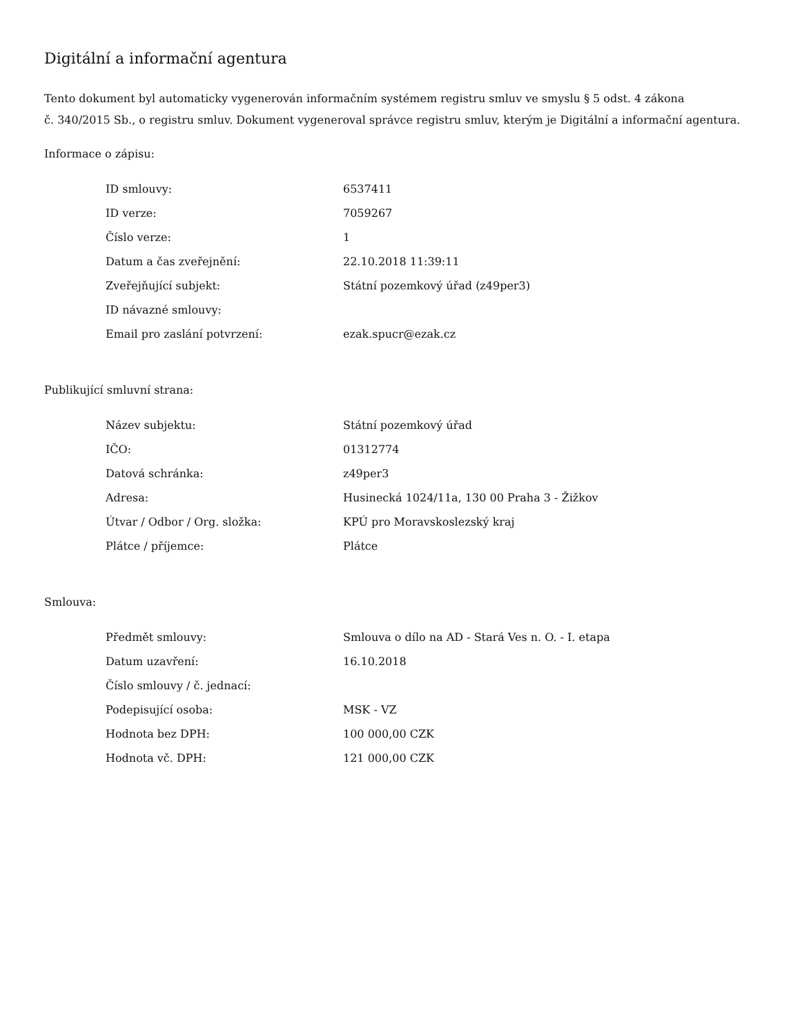Digitální a informační agentura
Tento dokument byl automaticky vygenerován informačním systémem registru smluv ve smyslu § 5 odst. 4 zákona
č. 340/2015 Sb., o registru smluv. Dokument vygeneroval správce registru smluv, kterým je Digitální a informační agentura.
Informace o zápisu:
| ID smlouvy: | 6537411 |
| ID verze: | 7059267 |
| Číslo verze: | 1 |
| Datum a čas zveřejnění: | 22.10.2018 11:39:11 |
| Zveřejňující subjekt: | Státní pozemkový úřad (z49per3) |
| ID návazné smlouvy: | |
| Email pro zaslání potvrzení: | ezak.spucr@ezak.cz |
Publikující smluvní strana:
| Název subjektu: | Státní pozemkový úřad |
| IČO: | 01312774 |
| Datová schránka: | z49per3 |
| Adresa: | Husinecká 1024/11a, 130 00 Praha 3 - Žižkov |
| Útvar / Odbor / Org. složka: | KPÚ pro Moravskoslezský kraj |
| Plátce / příjemce: | Plátce |
Smlouva:
| Předmět smlouvy: | Smlouva o dílo na AD - Stará Ves n. O. - I. etapa |
| Datum uzavření: | 16.10.2018 |
| Číslo smlouvy / č. jednací: | |
| Podepisující osoba: | MSK - VZ |
| Hodnota bez DPH: | 100 000,00 CZK |
| Hodnota vč. DPH: | 121 000,00 CZK |